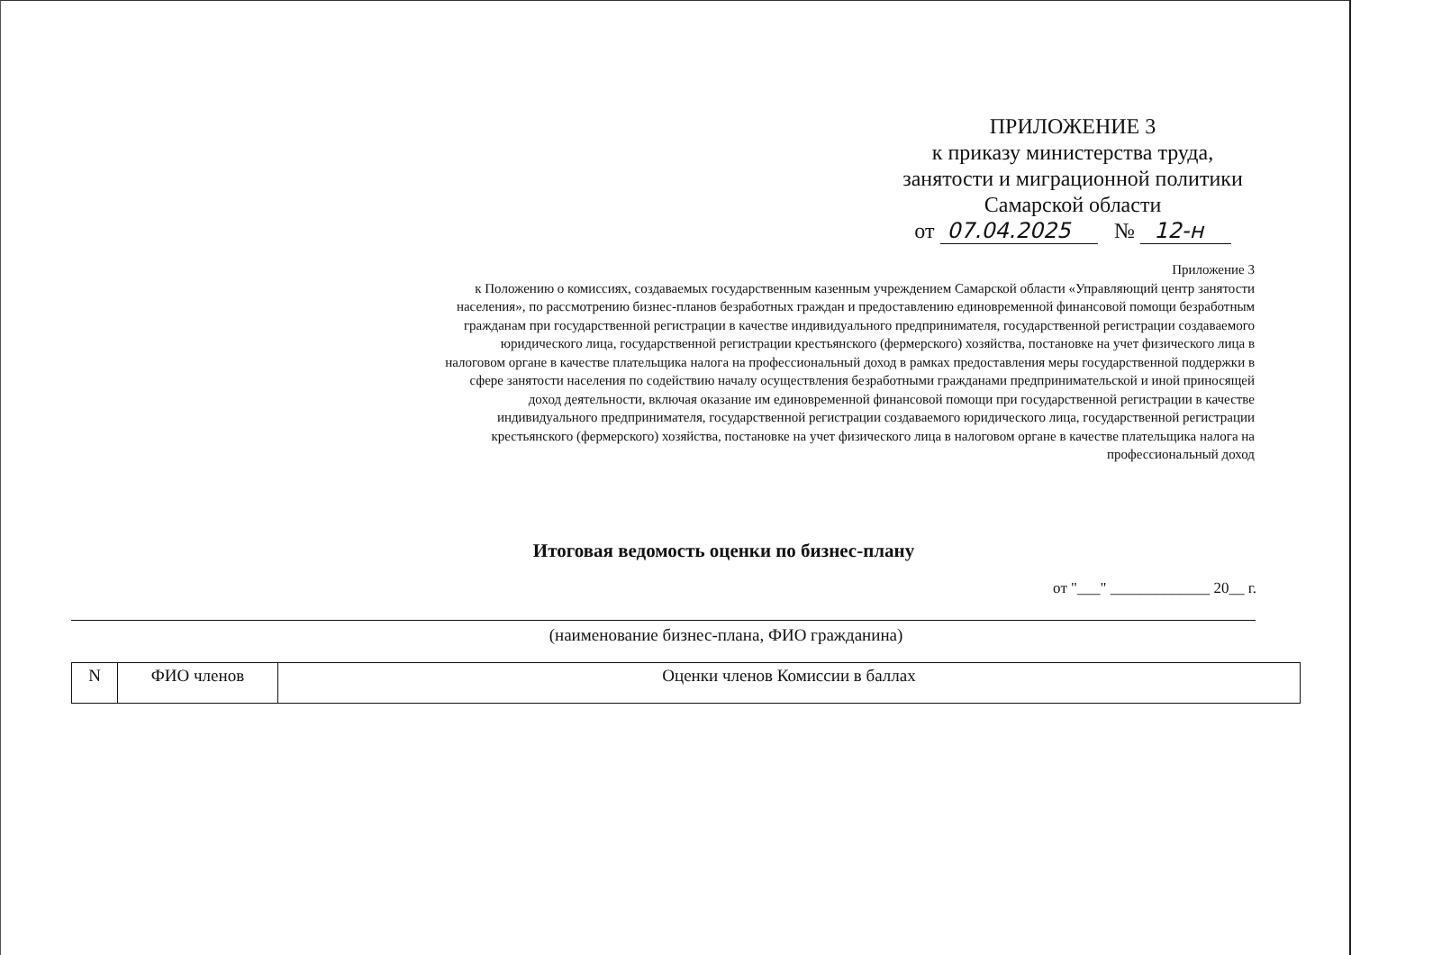ПРИЛОЖЕНИЕ 3
к приказу министерства труда,
занятости и миграционной политики
Самарской области
от 07.04.2025 № 12-н
Приложение 3
к Положению о комиссиях, создаваемых государственным казенным учреждением Самарской области «Управляющий центр занятости населения», по рассмотрению бизнес-планов безработных граждан и предоставлению единовременной финансовой помощи безработным гражданам при государственной регистрации в качестве индивидуального предпринимателя, государственной регистрации создаваемого юридического лица, государственной регистрации крестьянского (фермерского) хозяйства, постановке на учет физического лица в налоговом органе в качестве плательщика налога на профессиональный доход в рамках предоставления меры государственной поддержки в сфере занятости населения по содействию началу осуществления безработными гражданами предпринимательской и иной приносящей доход деятельности, включая оказание им единовременной финансовой помощи при государственной регистрации в качестве индивидуального предпринимателя, государственной регистрации создаваемого юридического лица, государственной регистрации крестьянского (фермерского) хозяйства, постановке на учет физического лица в налоговом органе в качестве плательщика налога на профессиональный доход
Итоговая ведомость оценки по бизнес-плану
от "___" _____________ 20__ г.
(наименование бизнес-плана, ФИО гражданина)
| N | ФИО членов | Оценки членов Комиссии в баллах |
| --- | --- | --- |